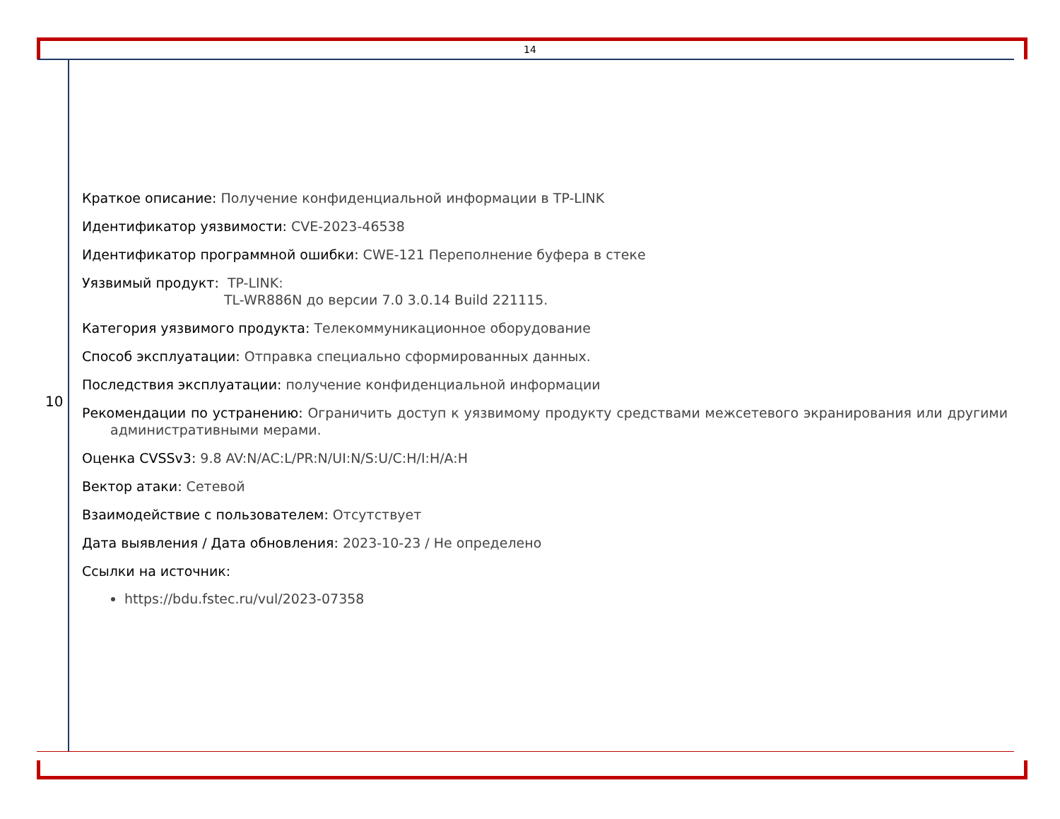14
10
Краткое описание: Получение конфиденциальной информации в TP-LINK
Идентификатор уязвимости: CVE-2023-46538
Идентификатор программной ошибки: CWE-121 Переполнение буфера в стеке
Уязвимый продукт: TP-LINK:
TL-WR886N до версии 7.0 3.0.14 Build 221115.
Категория уязвимого продукта: Телекоммуникационное оборудование
Способ эксплуатации: Отправка специально сформированных данных.
Последствия эксплуатации: получение конфиденциальной информации
Рекомендации по устранению: Ограничить доступ к уязвимому продукту средствами межсетевого экранирования или другими административными мерами.
Оценка CVSSv3: 9.8 AV:N/AC:L/PR:N/UI:N/S:U/C:H/I:H/A:H
Вектор атаки: Сетевой
Взаимодействие с пользователем: Отсутствует
Дата выявления / Дата обновления: 2023-10-23 / Не определено
Ссылки на источник:
https://bdu.fstec.ru/vul/2023-07358